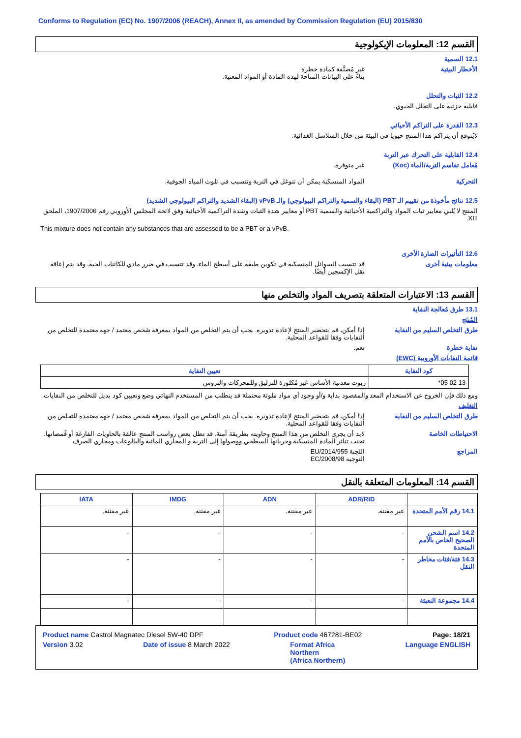Conforms to Regulation (EC) No. 1907/2006 (REACH), Annex II, as amended by Commission Regulation (EU) 2015/830
القسم 12: المعلومات الإيكولوجية
12.1 السمية
الأخطار البيئية غير مُصنَّفة كمادة خطرة
بناءً على البيانات المتاحة لهذه المادة أو المواد المعنية.
12.2 الثبات والتحلل
قابلية جزئية على التحلل الحيوي.
12.3 القدرة على التراكم الأحيائي
لايُتوقع أن يتراكم هذا المنتَج حيويا في البيئة من خلال السلاسل الغذائية.
12.4 القابلية على التحرك عبر التربة
مُعامل تقاسم التربة/الماء (Koc)
غير متوفرة.
التحركية المواد المنسكبة يمكن أن تتوغل في التربة وتتسبب في تلوث المياه الجوفية.
12.5 نتائج مأخوذة من تقييم الـ PBT (البقاء والسمية والتراكم البيولوجي) والـ vPvB (البقاء الشديد والتراكم البيولوجي الشديد)
المنتج لا يُلبي معايير ثبات المواد والتراكمية الأحيائية والسمية PBT أو معايير شدة الثبات وشدة التراكمية الأحيائية وفق لائحة المجلس الأوروبي رقم 1907/2006، الملحق XIII.
This mixture does not contain any substances that are assessed to be a PBT or a vPvB.
12.6 التأثيرات الضارة الأخرى
معلومات بيئية أخرى قد تتسبب السوائل المنسكبة في تكوين طبقة على أسطح الماء، وقد تتسبب في ضرر مادي للكائنات الحية. وقد يتم إعاقة نقل الإكسجين أيضًا.
القسم 13: الاعتبارات المتعلقة بتصريف المواد والتخلص منها
13.1 طرق مُعالجة النفاية
المُنتَج
طرق التخلص السليم من النفاية إذا أمكن، قم بتحضير المنتج لإعادة تدويره. يجب أن يتم التخلص من المواد بمعرفة شخص معتمد / جهة معتمدة للتخلص من النفايات وفقا للقواعد المحلية.
نفاية خطرة نعم.
قائمة النفايات الأوروبية (EWC)
| كود النفاية | تعيين النفاية |
| --- | --- |
| 13 02 05* | زيوت معدنية الأساس غير مُكلورة للتزليق وللمحركات والتروس |
ومع ذلك فإن الخروج عن الاستخدام المعد والمقصود بداية و/أو وجود أي مواد ملوثة محتملة قد يتطلب من المستخدم النهائي وضع وتعيين كود بديل للتخلص من النفايات.
التغليف
طرق التخلص السليم من النفاية إذا أمكن، قم بتحضير المنتج لإعادة تدويره. يجب أن يتم التخلص من المواد بمعرفة شخص معتمد / جهة معتمدة للتخلص من النفايات وفقا للقواعد المحلية.
الاحتياطات الخاصة لابد أن يجري التخلص من هذا المنتج وحاويته بطريقة آمنة. قد تظل بعض رواسب المنتج عالقة بالحاويات الفارغة أو قُمصانها. تجنب تناثر المادة المنسكبة وجريانها السطحي ووصولها إلى التربة و المجاري المائية والبالوعات ومجاري الصرف.
المراجع اللجنة EU/2014/955
التوجيه EC/2008/98
القسم 14: المعلومات المتعلقة بالنقل
| | ADR/RID | ADN | IMDG | IATA |
| --- | --- | --- | --- | --- |
| 14.1 رقم الأمم المتحدة | غير مقننة. | غير مقننة. | غير مقننة. | غير مقننة. |
| 14.2 اسم الشحن الصحيح الخاص بالأمم المتحدة | - | - | - | - |
| 14.3 فئة/فئات مخاطر النقل | - | - | - | - |
| 14.4 مجموعة التعبئة | - | - | - | - |
Product name Castrol Magnatec Diesel 5W-40 DPF Product code 467281-BE02 Page: 18/21
Version 3.02 Date of issue 8 March 2022 Format Africa
Northern
(Africa Northern) Language ENGLISH